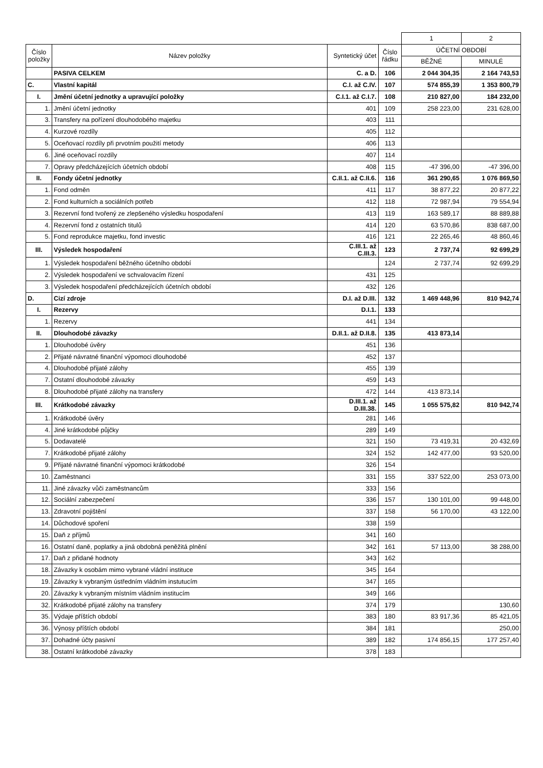| | | | | 1 | 2 |
| Číslo položky | Název položky | Syntetický účet | Číslo řádku | ÚČETNÍ OBDOBÍ | |
| | | | | BĚŽNÉ | MINULÉ |
| | PASIVA CELKEM | C. a D. | 106 | 2 044 304,35 | 2 164 743,53 |
| C. | Vlastní kapitál | C.I. až C.IV. | 107 | 574 855,39 | 1 353 800,79 |
| I. | Jmění účetní jednotky a upravující položky | C.I.1. až C.I.7. | 108 | 210 827,00 | 184 232,00 |
| 1. | Jmění účetní jednotky | 401 | 109 | 258 223,00 | 231 628,00 |
| 3. | Transfery na pořízení dlouhodobého majetku | 403 | 111 | | |
| 4. | Kurzové rozdíly | 405 | 112 | | |
| 5. | Oceňovací rozdíly při prvotním použití metody | 406 | 113 | | |
| 6. | Jiné oceňovací rozdíly | 407 | 114 | | |
| 7. | Opravy předcházejících účetních období | 408 | 115 | -47 396,00 | -47 396,00 |
| II. | Fondy účetní jednotky | C.II.1. až C.II.6. | 116 | 361 290,65 | 1 076 869,50 |
| 1. | Fond odměn | 411 | 117 | 38 877,22 | 20 877,22 |
| 2. | Fond kulturních a sociálních potřeb | 412 | 118 | 72 987,94 | 79 554,94 |
| 3. | Rezervní fond tvořený ze zlepšeného výsledku hospodaření | 413 | 119 | 163 589,17 | 88 889,88 |
| 4. | Rezervní fond z ostatních titulů | 414 | 120 | 63 570,86 | 838 687,00 |
| 5. | Fond reprodukce majetku, fond investic | 416 | 121 | 22 265,46 | 48 860,46 |
| III. | Výsledek hospodaření | C.III.1. až C.III.3. | 123 | 2 737,74 | 92 699,29 |
| 1. | Výsledek hospodaření běžného účetního období | | 124 | 2 737,74 | 92 699,29 |
| 2. | Výsledek hospodaření ve schvalovacím řízení | 431 | 125 | | |
| 3. | Výsledek hospodaření předcházejících účetních období | 432 | 126 | | |
| D. | Cizí zdroje | D.I. až D.III. | 132 | 1 469 448,96 | 810 942,74 |
| I. | Rezervy | D.I.1. | 133 | | |
| 1. | Rezervy | 441 | 134 | | |
| II. | Dlouhodobé závazky | D.II.1. až D.II.8. | 135 | 413 873,14 | |
| 1. | Dlouhodobé úvěry | 451 | 136 | | |
| 2. | Přijaté návratné finanční výpomoci dlouhodobé | 452 | 137 | | |
| 4. | Dlouhodobé přijaté zálohy | 455 | 139 | | |
| 7. | Ostatní dlouhodobé závazky | 459 | 143 | | |
| 8. | Dlouhodobé přijaté zálohy na transfery | 472 | 144 | 413 873,14 | |
| III. | Krátkodobé závazky | D.III.1. až D.III.38. | 145 | 1 055 575,82 | 810 942,74 |
| 1. | Krátkodobé úvěry | 281 | 146 | | |
| 4. | Jiné krátkodobé půjčky | 289 | 149 | | |
| 5. | Dodavatelé | 321 | 150 | 73 419,31 | 20 432,69 |
| 7. | Krátkodobé přijaté zálohy | 324 | 152 | 142 477,00 | 93 520,00 |
| 9. | Přijaté návratné finanční výpomoci krátkodobé | 326 | 154 | | |
| 10. | Zaměstnanci | 331 | 155 | 337 522,00 | 253 073,00 |
| 11. | Jiné závazky vůči zaměstnancům | 333 | 156 | | |
| 12. | Sociální zabezpečení | 336 | 157 | 130 101,00 | 99 448,00 |
| 13. | Zdravotní pojištění | 337 | 158 | 56 170,00 | 43 122,00 |
| 14. | Důchodové spoření | 338 | 159 | | |
| 15. | Daň z příjmů | 341 | 160 | | |
| 16. | Ostatní daně, poplatky a jiná obdobná peněžitá plnění | 342 | 161 | 57 113,00 | 38 288,00 |
| 17. | Daň z přidané hodnoty | 343 | 162 | | |
| 18. | Závazky k osobám mimo vybrané vládní instituce | 345 | 164 | | |
| 19. | Závazky k vybraným ústředním vládním instutucím | 347 | 165 | | |
| 20. | Závazky k vybraným místním vládním institucím | 349 | 166 | | |
| 32. | Krátkodobé přijaté zálohy na transfery | 374 | 179 | | 130,60 |
| 35. | Výdaje příštích období | 383 | 180 | 83 917,36 | 85 421,05 |
| 36. | Výnosy příštích období | 384 | 181 | | 250,00 |
| 37. | Dohadné účty pasivní | 389 | 182 | 174 856,15 | 177 257,40 |
| 38. | Ostatní krátkodobé závazky | 378 | 183 | | |